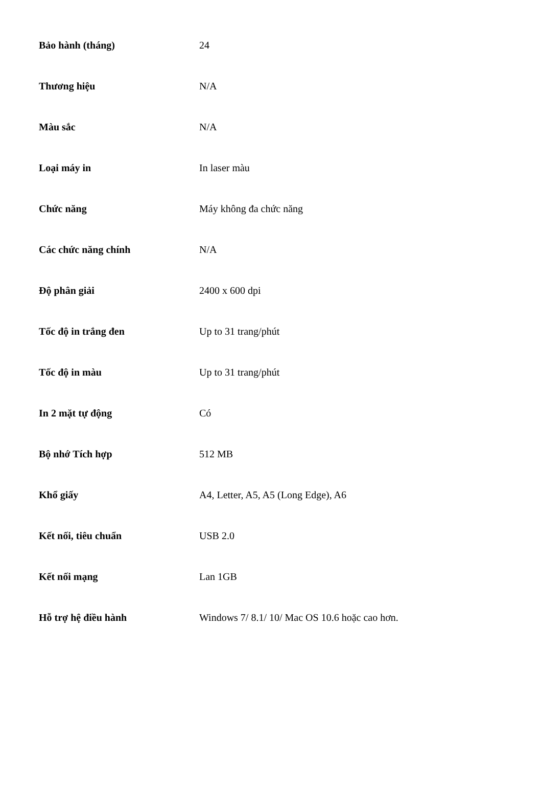| Bảo hành (tháng) | 24 |
| Thương hiệu | N/A |
| Màu sắc | N/A |
| Loại máy in | In laser màu |
| Chức năng | Máy không đa chức năng |
| Các chức năng chính | N/A |
| Độ phân giải | 2400 x 600 dpi |
| Tốc độ in trắng đen | Up to 31 trang/phút |
| Tốc độ in màu | Up to 31 trang/phút |
| In 2 mặt tự động | Có |
| Bộ nhớ Tích hợp | 512 MB |
| Khổ giấy | A4, Letter, A5, A5 (Long Edge), A6 |
| Kết nối, tiêu chuẩn | USB 2.0 |
| Kết nối mạng | Lan 1GB |
| Hỗ trợ hệ điều hành | Windows 7/ 8.1/ 10/ Mac OS 10.6 hoặc cao hơn. |